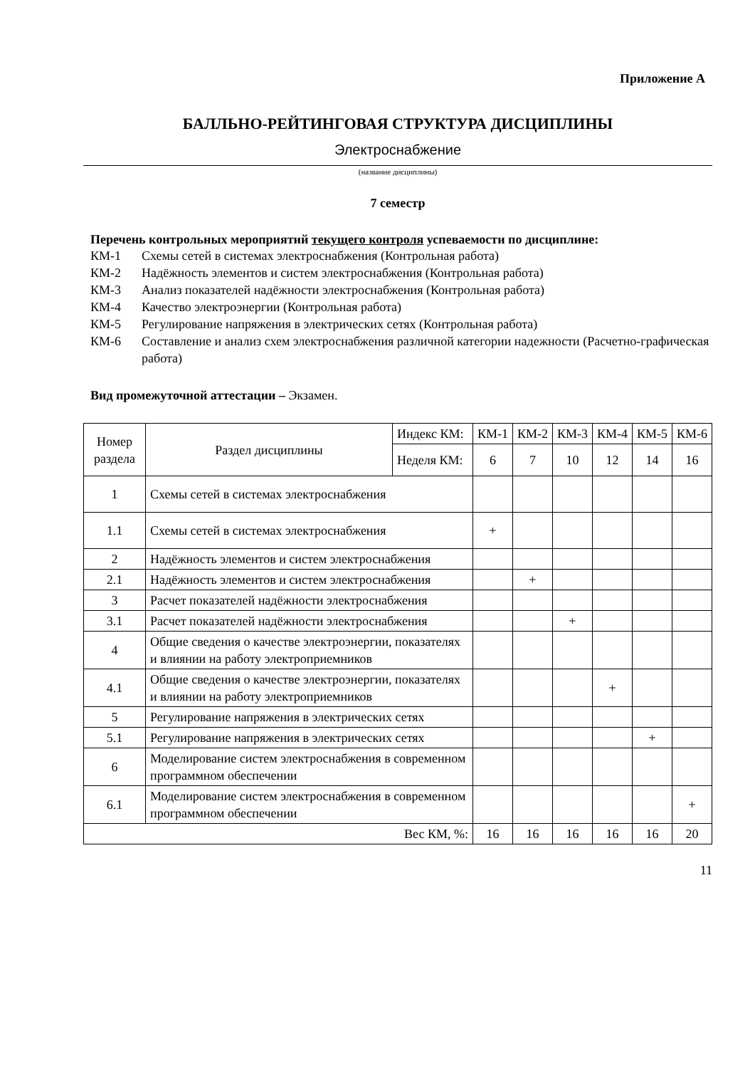Приложение А
БАЛЛЬНО-РЕЙТИНГОВАЯ СТРУКТУРА ДИСЦИПЛИНЫ
Электроснабжение
(название дисциплины)
7 семестр
Перечень контрольных мероприятий текущего контроля успеваемости по дисциплине:
КМ-1 Схемы сетей в системах электроснабжения (Контрольная работа)
КМ-2 Надёжность элементов и систем электроснабжения (Контрольная работа)
КМ-3 Анализ показателей надёжности электроснабжения (Контрольная работа)
КМ-4 Качество электроэнергии (Контрольная работа)
КМ-5 Регулирование напряжения в электрических сетях (Контрольная работа)
КМ-6 Составление и анализ схем электроснабжения различной категории надежности (Расчетно-графическая работа)
Вид промежуточной аттестации – Экзамен.
| Номер раздела | Раздел дисциплины | Индекс КМ: | КМ-1 | КМ-2 | КМ-3 | КМ-4 | КМ-5 | КМ-6 |
| | | Неделя КМ: | 6 | 7 | 10 | 12 | 14 | 16 |
| 1 | Схемы сетей в системах электроснабжения | | | | | | | |
| 1.1 | Схемы сетей в системах электроснабжения | | + | | | | | |
| 2 | Надёжность элементов и систем электроснабжения | | | | | | | |
| 2.1 | Надёжность элементов и систем электроснабжения | | | + | | | | |
| 3 | Расчет показателей надёжности электроснабжения | | | | | | | |
| 3.1 | Расчет показателей надёжности электроснабжения | | | | + | | | |
| 4 | Общие сведения о качестве электроэнергии, показателях и влиянии на работу электроприемников | | | | | | | |
| 4.1 | Общие сведения о качестве электроэнергии, показателях и влиянии на работу электроприемников | | | | | + | | |
| 5 | Регулирование напряжения в электрических сетях | | | | | | | |
| 5.1 | Регулирование напряжения в электрических сетях | | | | | | + | |
| 6 | Моделирование систем электроснабжения в современном программном обеспечении | | | | | | | |
| 6.1 | Моделирование систем электроснабжения в современном программном обеспечении | | | | | | | + |
| Вес КМ, %: | | | 16 | 16 | 16 | 16 | 16 | 20 |
11